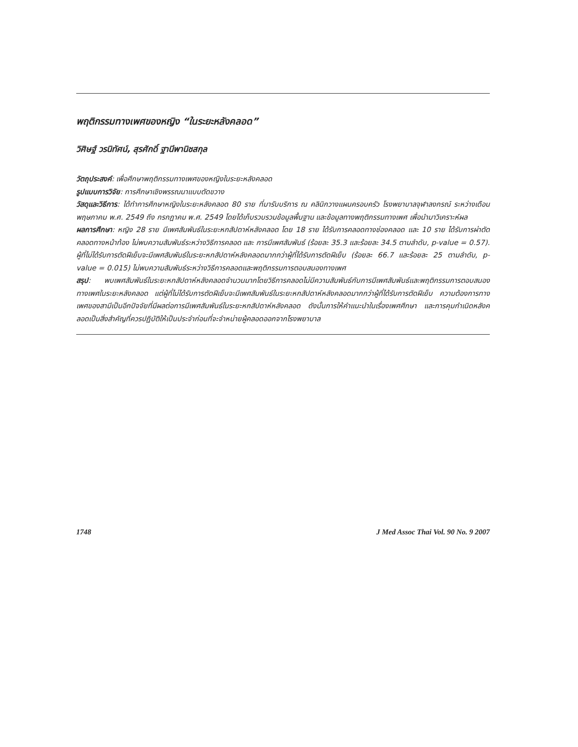พฤติกรรมทางเพศของหญิง “ในระยะหลังคลอด”
วิศิษฐ์ วรนิทัศน์, สุรศักดิ์ ฐานีพานิชสกุล
วัตถุประสงค์: เพื่อศึกษาพฤติกรรมทางเพศของหญิงในระยะหลังคลอด
รูปแบบการวิจัย: การศึกษาเชิงพรรณนาแบบตัดขวาง
วัสดุและวิธีการ: ได้ทำการศึกษาหญิงในระยะหลังคลอด 80 ราย ที่มารับบริการ ณ คลินิกวางแผนครอบครัว โรงพยาบาลจุฬาลงกรณ์ ระหว่างเดือนพฤษภาคม พ.ศ. 2549 ถึง กรกฎาคม พ.ศ. 2549 โดยได้เก็บรวบรวมข้อมูลพื้นฐาน และข้อมูลทางพฤติกรรมทางเพศ เพื่อนำมาวิเคราะห์ผล
ผลการศึกษา: หญิง 28 ราย มีเพศสัมพันธ์ในระยะหกสัปดาห์หลังคลอด โดย 18 ราย ได้รับการคลอดทางช่องคลอด และ 10 ราย ได้รับการผ่าตัดคลอดทางหน้าท้อง ไม่พบความสัมพันธ์ระหว่างวิธีการคลอด และ การมีเพศสัมพันธ์ (ร้อยละ 35.3 และร้อยละ 34.5 ตามลำดับ, p-value = 0.57). ผู้ที่ไม่ได้รับการตัดฝีเย็บจะมีเพศสัมพันธ์ในระยะหกสัปดาห์หลังคลอดมากกว่าผู้ที่ได้รับการตัดฝีเย็บ (ร้อยละ 66.7 และร้อยละ 25 ตามลำดับ, p-value = 0.015) ไม่พบความสัมพันธ์ระหว่างวิธีการคลอดและพฤติกรรมการตอบสนองทางเพศ
สรุป: พบเพศสัมพันธ์ในระยะหกสัปดาห์หลังคลอดจำนวนมากโดยวิธีการคลอดไม่มีความสัมพันธ์กับการมีเพศสัมพันธ์และพฤติกรรมการตอบสนองทางเพศในระยะหลังคลอด แต่ผู้ที่ไม่ได้รับการตัดฝีเย็บจะมีเพศสัมพันธ์ในระยะหกสัปดาห์หลังคลอดมากกว่าผู้ที่ได้รับการตัดฝีเย็บ ความต้องการทางเพศของสามีเป็นอีกปัจจัยที่มีผลต่อการมีเพศสัมพันธ์ในระยะหกสัปดาห์หลังคลอด ดังนั้นการให้คำแนะนำในเรื่องเพศศึกษา และการคุมกำเนิดหลังคลอดเป็นสิ่งสำคัญที่ควรปฏิบัติให้เป็นประจำก่อนที่จะจำหน่ายผู้คลอดออกจากโรงพยาบาล
1748 J Med Assoc Thai Vol. 90 No. 9 2007